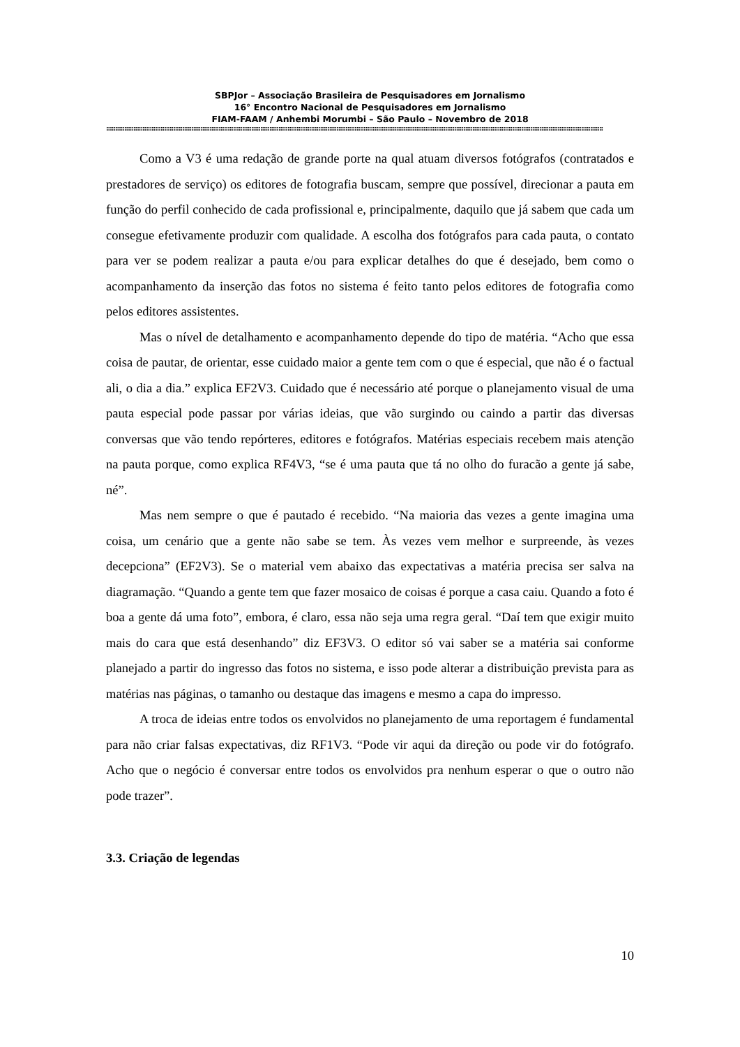SBPJor – Associação Brasileira de Pesquisadores em Jornalismo
16° Encontro Nacional de Pesquisadores em Jornalismo
FIAM-FAAM / Anhembi Morumbi – São Paulo – Novembro de 2018
::::::::::::::::::::::::::::::::::::::::::::::::::::::::::::::::::::::::::::::::::::::::::::::::::::::::::::::::::::::::::::::::::::::::::::::::::::::::::::::::::::::::::::::::::::::::::::::::::::::::::::::::::::::::::::::::::::::::::::::::::::::::::::::::::::::::::::::::::
Como a V3 é uma redação de grande porte na qual atuam diversos fotógrafos (contratados e prestadores de serviço) os editores de fotografia buscam, sempre que possível, direcionar a pauta em função do perfil conhecido de cada profissional e, principalmente, daquilo que já sabem que cada um consegue efetivamente produzir com qualidade. A escolha dos fotógrafos para cada pauta, o contato para ver se podem realizar a pauta e/ou para explicar detalhes do que é desejado, bem como o acompanhamento da inserção das fotos no sistema é feito tanto pelos editores de fotografia como pelos editores assistentes.
Mas o nível de detalhamento e acompanhamento depende do tipo de matéria. “Acho que essa coisa de pautar, de orientar, esse cuidado maior a gente tem com o que é especial, que não é o factual ali, o dia a dia.” explica EF2V3. Cuidado que é necessário até porque o planejamento visual de uma pauta especial pode passar por várias ideias, que vão surgindo ou caindo a partir das diversas conversas que vão tendo repórteres, editores e fotógrafos. Matérias especiais recebem mais atenção na pauta porque, como explica RF4V3, “se é uma pauta que tá no olho do furacão a gente já sabe, né”.
Mas nem sempre o que é pautado é recebido. “Na maioria das vezes a gente imagina uma coisa, um cenário que a gente não sabe se tem. Às vezes vem melhor e surpreende, às vezes decepciona” (EF2V3). Se o material vem abaixo das expectativas a matéria precisa ser salva na diagramação. “Quando a gente tem que fazer mosaico de coisas é porque a casa caiu. Quando a foto é boa a gente dá uma foto”, embora, é claro, essa não seja uma regra geral. “Daí tem que exigir muito mais do cara que está desenhando” diz EF3V3. O editor só vai saber se a matéria sai conforme planejado a partir do ingresso das fotos no sistema, e isso pode alterar a distribuição prevista para as matérias nas páginas, o tamanho ou destaque das imagens e mesmo a capa do impresso.
A troca de ideias entre todos os envolvidos no planejamento de uma reportagem é fundamental para não criar falsas expectativas, diz RF1V3. “Pode vir aqui da direção ou pode vir do fotógrafo. Acho que o negócio é conversar entre todos os envolvidos pra nenhum esperar o que o outro não pode trazer”.
3.3. Criação de legendas
10